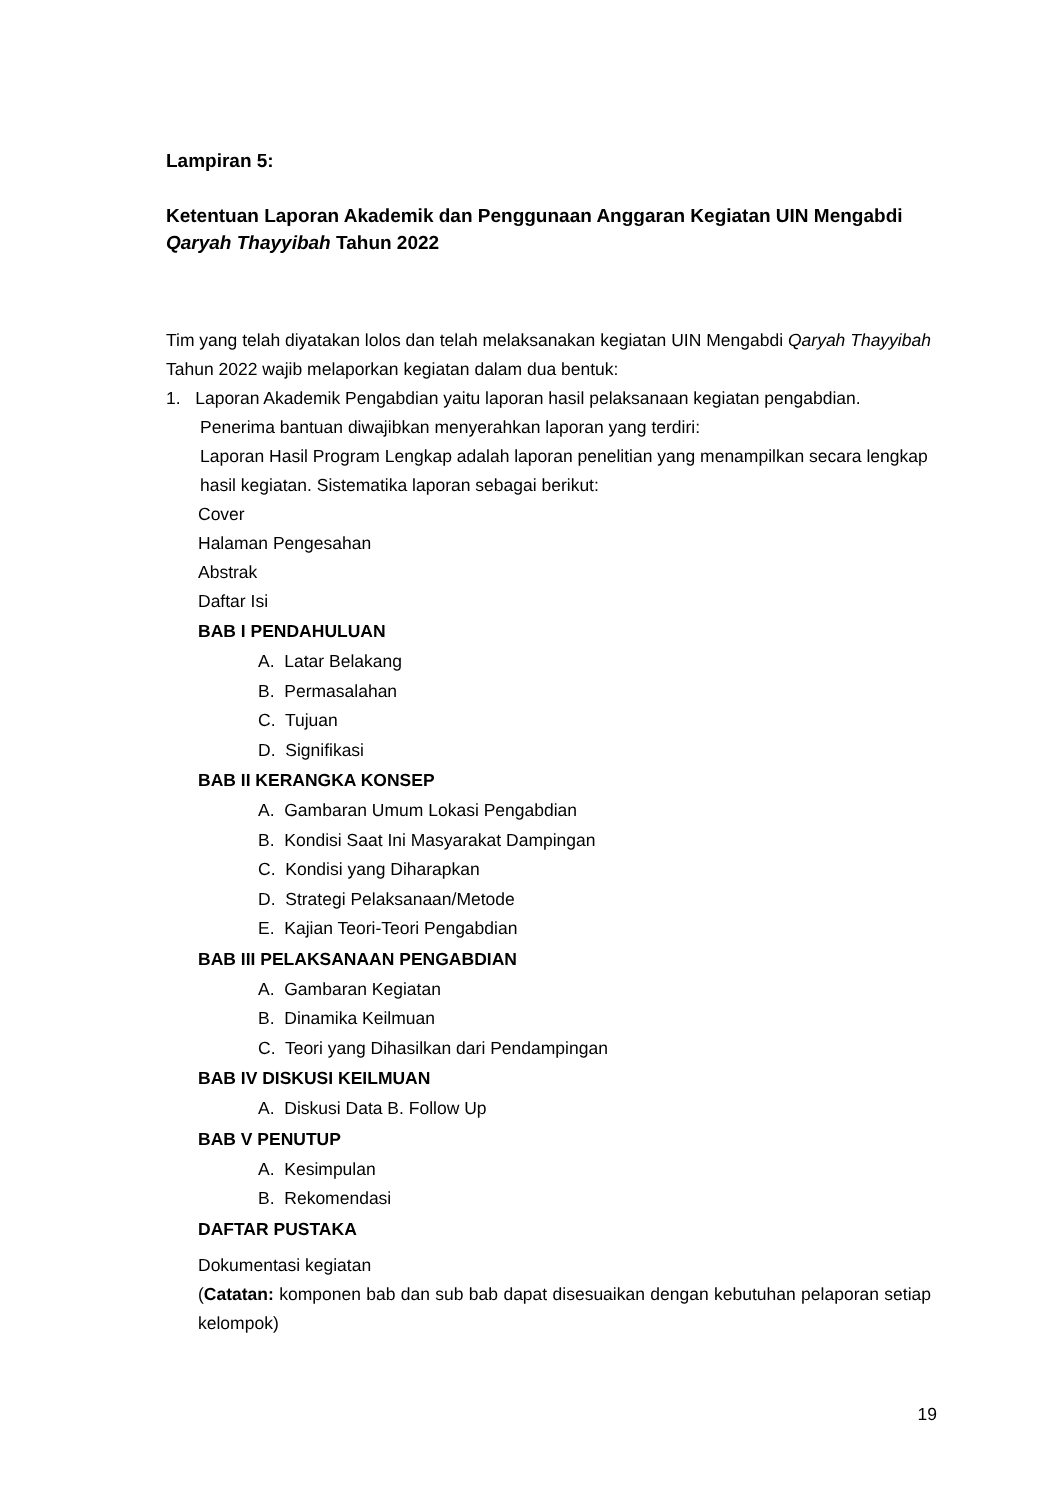Lampiran 5:
Ketentuan Laporan Akademik dan Penggunaan Anggaran Kegiatan UIN Mengabdi Qaryah Thayyibah Tahun 2022
Tim yang telah diyatakan lolos dan telah melaksanakan kegiatan UIN Mengabdi Qaryah Thayyibah Tahun 2022 wajib melaporkan kegiatan dalam dua bentuk:
1. Laporan Akademik Pengabdian yaitu laporan hasil pelaksanaan kegiatan pengabdian. Penerima bantuan diwajibkan menyerahkan laporan yang terdiri:
Laporan Hasil Program Lengkap adalah laporan penelitian yang menampilkan secara lengkap hasil kegiatan. Sistematika laporan sebagai berikut:
Cover
Halaman Pengesahan
Abstrak
Daftar Isi
BAB I PENDAHULUAN
A. Latar Belakang
B. Permasalahan
C. Tujuan
D. Signifikasi
BAB II KERANGKA KONSEP
A. Gambaran Umum Lokasi Pengabdian
B. Kondisi Saat Ini Masyarakat Dampingan
C. Kondisi yang Diharapkan
D. Strategi Pelaksanaan/Metode
E. Kajian Teori-Teori Pengabdian
BAB III PELAKSANAAN PENGABDIAN
A. Gambaran Kegiatan
B. Dinamika Keilmuan
C. Teori yang Dihasilkan dari Pendampingan
BAB IV DISKUSI KEILMUAN
A. Diskusi Data B. Follow Up
BAB V PENUTUP
A. Kesimpulan
B. Rekomendasi
DAFTAR PUSTAKA
Dokumentasi kegiatan
(Catatan: komponen bab dan sub bab dapat disesuaikan dengan kebutuhan pelaporan setiap kelompok)
19